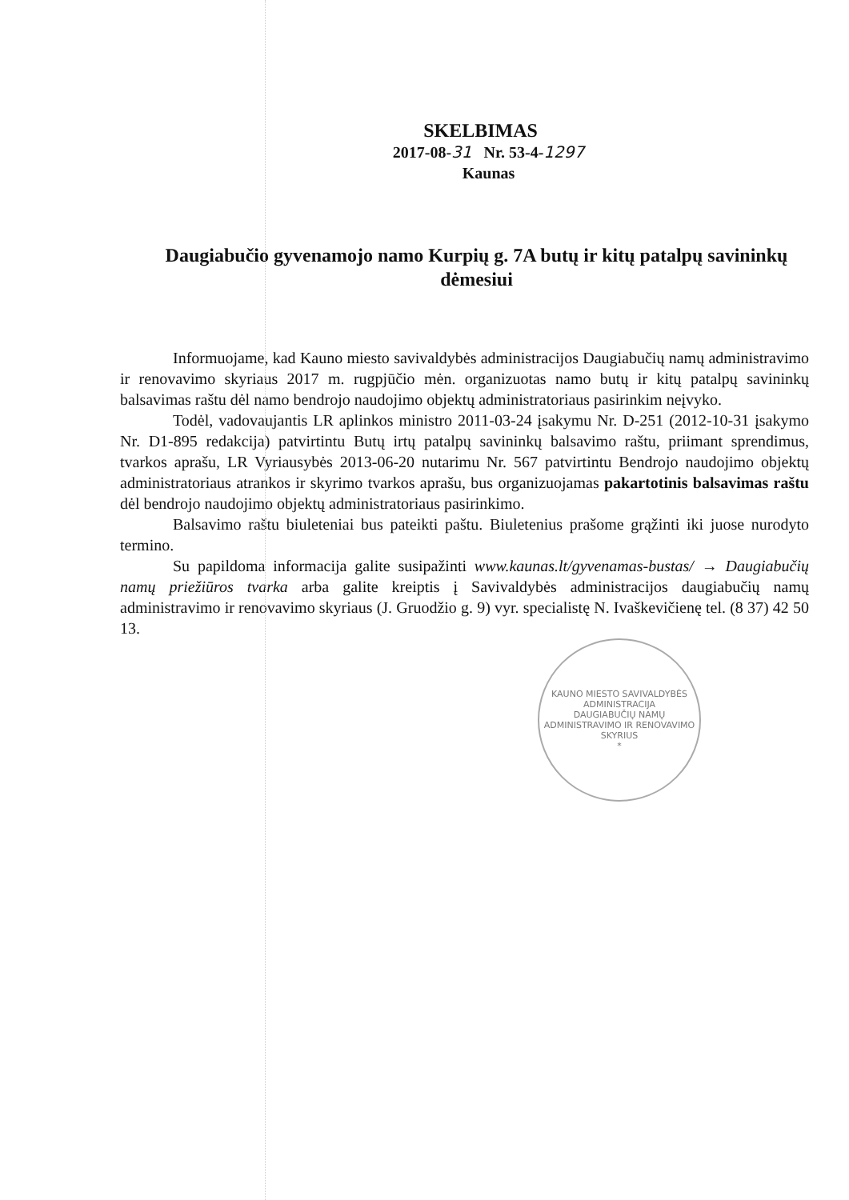SKELBIMAS
2017-08-31 Nr. 53-4-1297
Kaunas
Daugiabučio gyvenamojo namo Kurpių g. 7A butų ir kitų patalpų savininkų dėmesiui
Informuojame, kad Kauno miesto savivaldybės administracijos Daugiabučių namų administravimo ir renovavimo skyriaus 2017 m. rugpjūčio mėn. organizuotas namo butų ir kitų patalpų savininkų balsavimas raštu dėl namo bendrojo naudojimo objektų administratoriaus pasirinkim neįvyko.
Todėl, vadovaujantis LR aplinkos ministro 2011-03-24 įsakymu Nr. D-251 (2012-10-31 įsakymo Nr. D1-895 redakcija) patvirtintu Butų irtų patalpų savininkų balsavimo raštu, priimant sprendimus, tvarkos aprašu, LR Vyriausybės 2013-06-20 nutarimu Nr. 567 patvirtintu Bendrojo naudojimo objektų administratoriaus atrankos ir skyrimo tvarkos aprašu, bus organizuojamas pakartotinis balsavimas raštu dėl bendrojo naudojimo objektų administratoriaus pasirinkimo.
Balsavimo raštu biuleteniai bus pateikti paštu. Biuletenius prašome grąžinti iki juose nurodyto termino.
Su papildoma informacija galite susipažinti www.kaunas.lt/gyvenamas-bustas/ → Daugiabučių namų priežiūros tvarka arba galite kreiptis į Savivaldybės administracijos daugiabučių namų administravimo ir renovavimo skyriaus (J. Gruodžio g. 9) vyr. specialistę N. Ivaškevičienę tel. (8 37) 42 50 13.
KAUNO MIESTO SAVIVALDYBĖS ADMINISTRACIJA
DAUGIABUČIŲ NAMŲ ADMINISTRAVIMO IR RENOVAVIMO SKYRIUS
*